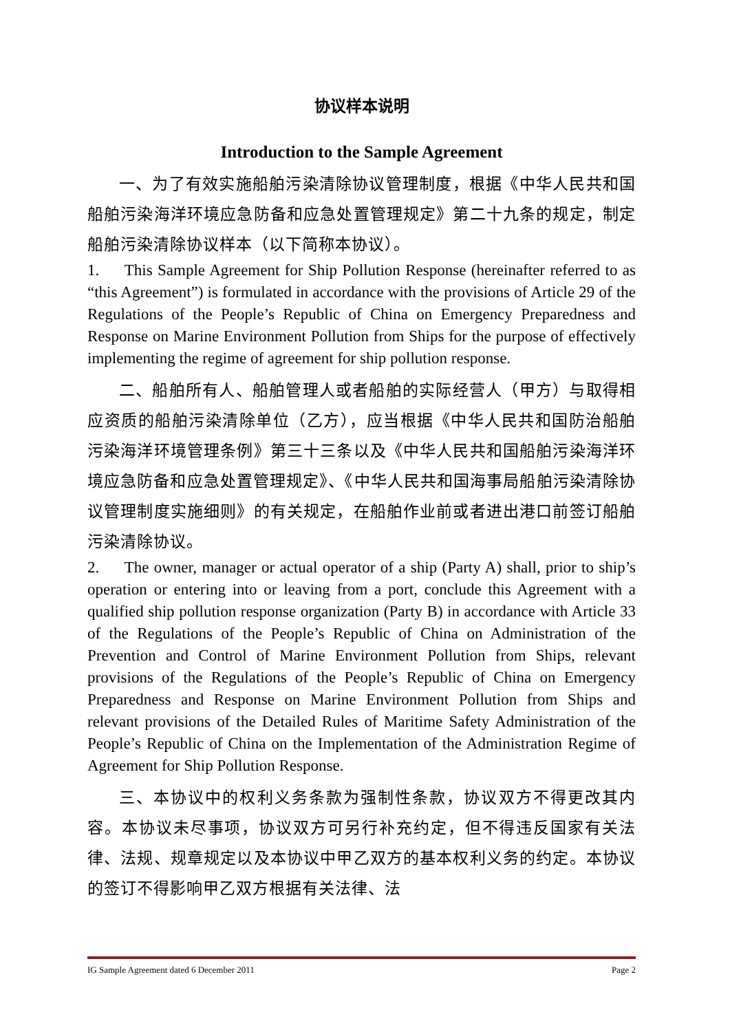协议样本说明
Introduction to the Sample Agreement
一、为了有效实施船舶污染清除协议管理制度，根据《中华人民共和国船舶污染海洋环境应急防备和应急处置管理规定》第二十九条的规定，制定船舶污染清除协议样本（以下简称本协议）。
1. This Sample Agreement for Ship Pollution Response (hereinafter referred to as “this Agreement”) is formulated in accordance with the provisions of Article 29 of the Regulations of the People’s Republic of China on Emergency Preparedness and Response on Marine Environment Pollution from Ships for the purpose of effectively implementing the regime of agreement for ship pollution response.
二、船舶所有人、船舶管理人或者船舶的实际经营人（甲方）与取得相应资质的船舶污染清除单位（乙方），应当根据《中华人民共和国防治船舶污染海洋环境管理条例》第三十三条以及《中华人民共和国船舶污染海洋环境应急防备和应急处置管理规定》、《中华人民共和国海事局船舶污染清除协议管理制度实施细则》的有关规定，在船舶作业前或者进出港口前签订船舶污染清除协议。
2. The owner, manager or actual operator of a ship (Party A) shall, prior to ship’s operation or entering into or leaving from a port, conclude this Agreement with a qualified ship pollution response organization (Party B) in accordance with Article 33 of the Regulations of the People’s Republic of China on Administration of the Prevention and Control of Marine Environment Pollution from Ships, relevant provisions of the Regulations of the People’s Republic of China on Emergency Preparedness and Response on Marine Environment Pollution from Ships and relevant provisions of the Detailed Rules of Maritime Safety Administration of the People’s Republic of China on the Implementation of the Administration Regime of Agreement for Ship Pollution Response.
三、本协议中的权利义务条款为强制性条款，协议双方不得更改其内容。本协议未尽事项，协议双方可另行补充约定，但不得违反国家有关法律、法规、规章规定以及本协议中甲乙双方的基本权利义务的约定。本协议的签订不得影响甲乙双方根据有关法律、法
IG Sample Agreement dated 6 December 2011 Page 2